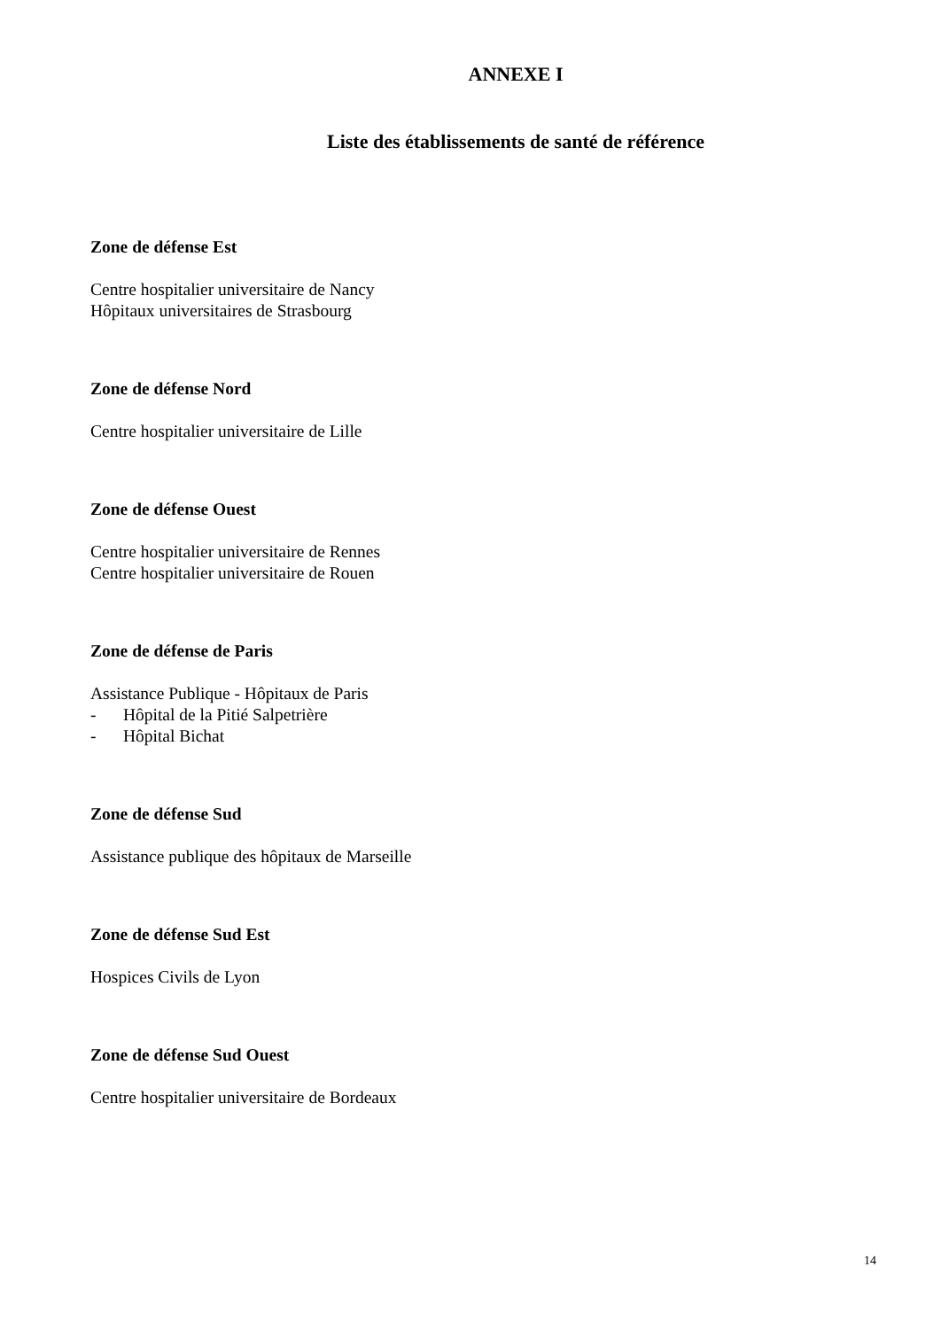ANNEXE I
Liste des établissements de santé de référence
Zone de défense Est
Centre hospitalier universitaire de Nancy
Hôpitaux universitaires de Strasbourg
Zone de défense Nord
Centre hospitalier universitaire de Lille
Zone de défense Ouest
Centre hospitalier universitaire de Rennes
Centre hospitalier universitaire de Rouen
Zone de défense de Paris
Assistance Publique - Hôpitaux de Paris
- Hôpital de la Pitié Salpetrière
- Hôpital Bichat
Zone de défense Sud
Assistance publique des hôpitaux de Marseille
Zone de défense Sud Est
Hospices Civils de Lyon
Zone de défense Sud Ouest
Centre hospitalier universitaire de Bordeaux
14